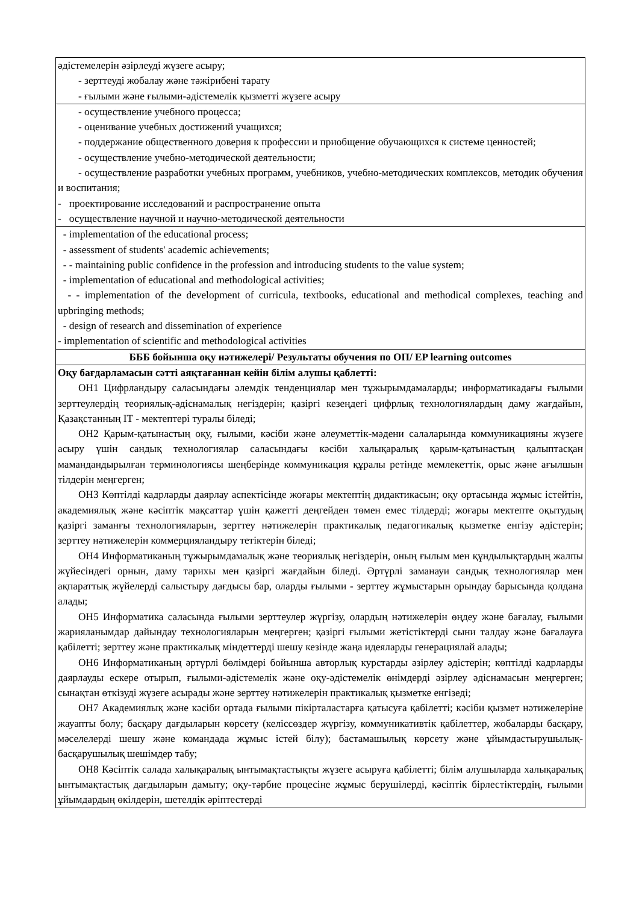| әдістемелерін әзірлеуді жүзеге асыру; - зерттеуді жобалау және тәжірибені тарату - ғылыми және ғылыми-әдістемелік қызметті жүзеге асыру |
| - осуществление учебного процесса; - оценивание учебных достижений учащихся; - поддержание общественного доверия к профессии и приобщение обучающихся к системе ценностей; - осуществление учебно-методической деятельности; - осуществление разработки учебных программ, учебников, учебно-методических комплексов, методик обучения и воспитания; - проектирование исследований и распространение опыта - осуществление научной и научно-методической деятельности |
| - implementation of the educational process; - assessment of students' academic achievements; - - maintaining public confidence in the profession and introducing students to the value system; - implementation of educational and methodological activities; - - implementation of the development of curricula, textbooks, educational and methodical complexes, teaching and upbringing methods; - design of research and dissemination of experience - implementation of scientific and methodological activities |
| БББ бойынша оқу нәтижелері/ Результаты обучения по ОП/ EP learning outcomes |
| Оқу бағдарламасын сәтті аяқтағаннан кейін білім алушы қаблетті: ОН1 Цифрландыру саласындағы әлемдік тенденциялар мен тұжырымдамаларды; информатикадағы ғылыми зерттеулердің теориялық-әдіснамалық негіздерін; қазіргі кезеңдегі цифрлық технологиялардың даму жағдайын, Қазақстанның IT - мектептері туралы біледі; ОН2 Қарым-қатынастың оқу, ғылыми, кәсіби және әлеуметтік-мәдени салаларында коммуникацияны жүзеге асыру үшін сандық технологиялар саласындағы кәсіби халықаралық қарым-қатынастың қалыптасқан мамандандырылған терминологиясы шеңберінде коммуникация құралы ретінде мемлекеттік, орыс және ағылшын тілдерін меңгерген; ОН3 Көптілді кадрларды даярлау аспектісінде жоғары мектептің дидактикасын; оқу ортасында жұмыс істейтін, академиялық және кәсіптік мақсаттар үшін қажетті деңгейден төмен емес тілдерді; жоғары мектепте оқытудың қазіргі заманғы технологияларын, зерттеу нәтижелерін практикалық педагогикалық қызметке енгізу әдістерін; зерттеу нәтижелерін коммерцияландыру тетіктерін біледі; ОН4 Информатиканың тұжырымдамалық және теориялық негіздерін, оның ғылым мен құндылықтардың жалпы жүйесіндегі орнын, даму тарихы мен қазіргі жағдайын біледі. Әртүрлі заманауи сандық технологиялар мен ақпараттық жүйелерді салыстыру дағдысы бар, оларды ғылыми - зерттеу жұмыстарын орындау барысында қолдана алады; ОН5 Информатика саласында ғылыми зерттеулер жүргізу, олардың нәтижелерін өңдеу және бағалау, ғылыми жарияланымдар дайындау технологияларын меңгерген; қазіргі ғылыми жетістіктерді сыни талдау және бағалауға қабілетті; зерттеу және практикалық міндеттерді шешу кезінде жаңа идеяларды генерациялай алады; ОН6 Информатиканың әртүрлі бөлімдері бойынша авторлық курстарды әзірлеу әдістерін; көптілді кадрларды даярлауды ескере отырып, ғылыми-әдістемелік және оқу-әдістемелік өнімдерді әзірлеу әдіснамасын меңгерген; сынақтан өткізуді жүзеге асырады және зерттеу нәтижелерін практикалық қызметке енгізеді; ОН7 Академиялық және кәсіби ортада ғылыми пікірталастарға қатысуға қабілетті; кәсіби қызмет нәтижелеріне жауапты болу; басқару дағдыларын көрсету (келіссөздер жүргізу, коммуникативтік қабілеттер, жобаларды басқару, мәселелерді шешу және командада жұмыс істей білу); бастамашылық көрсету және ұйымдастырушылық-басқарушылық шешімдер табу; ОН8 Кәсіптік салада халықаралық ынтымақтастықты жүзеге асыруға қабілетті; білім алушыларда халықаралық ынтымақтастық дағдыларын дамыту; оқу-тәрбие процесіне жұмыс берушілерді, кәсіптік бірлестіктердің, ғылыми ұйымдардың өкілдерін, шетелдік әріптестерді |